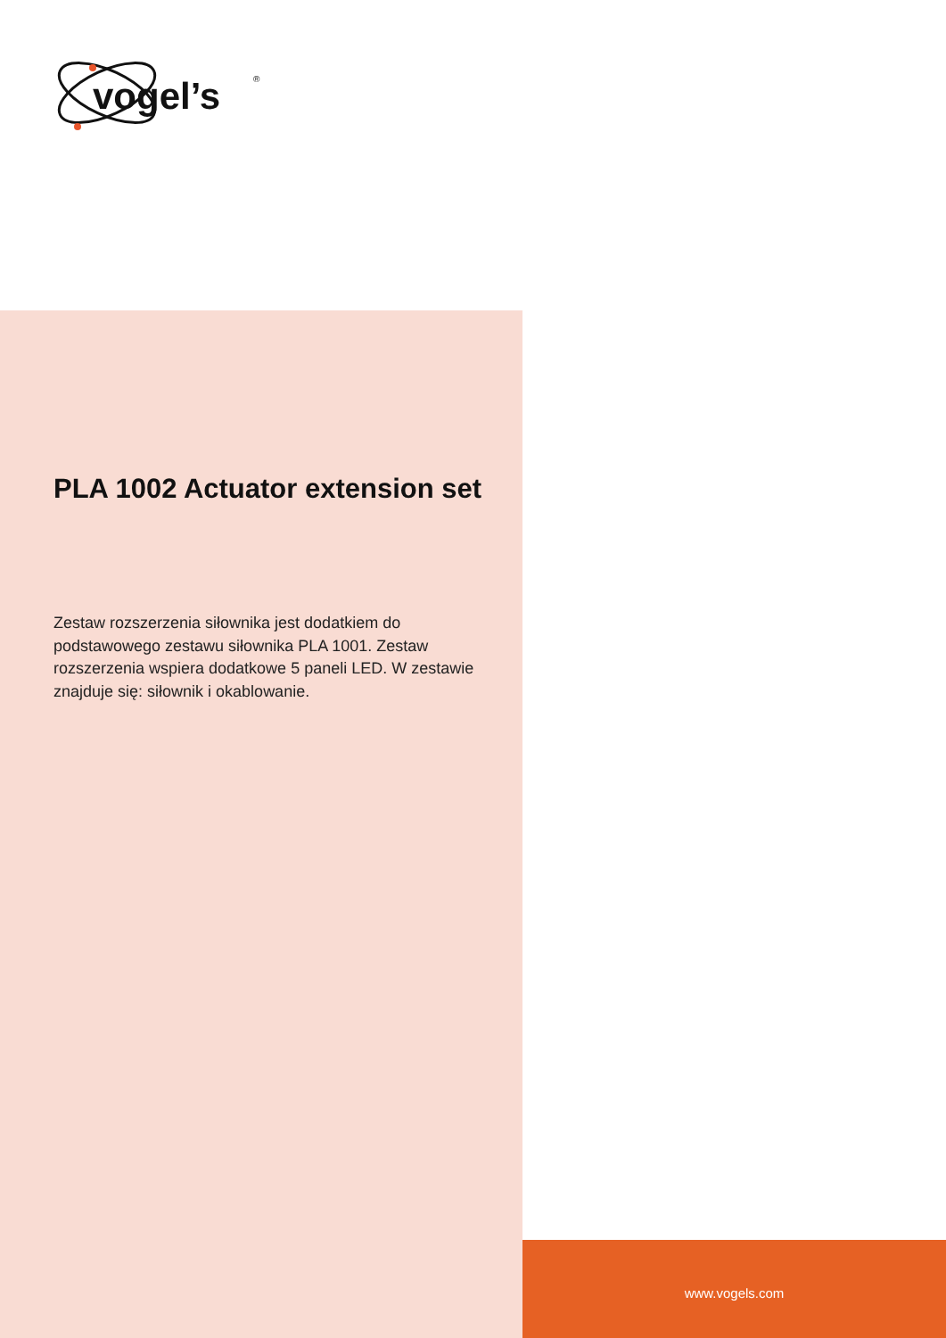vogel’s
®
PLA 1002 Actuator extension set
Zestaw rozszerzenia siłownika jest dodatkiem do podstawowego zestawu siłownika PLA 1001. Zestaw rozszerzenia wspiera dodatkowe 5 paneli LED. W zestawie znajduje się: siłownik i okablowanie.
www.vogels.com